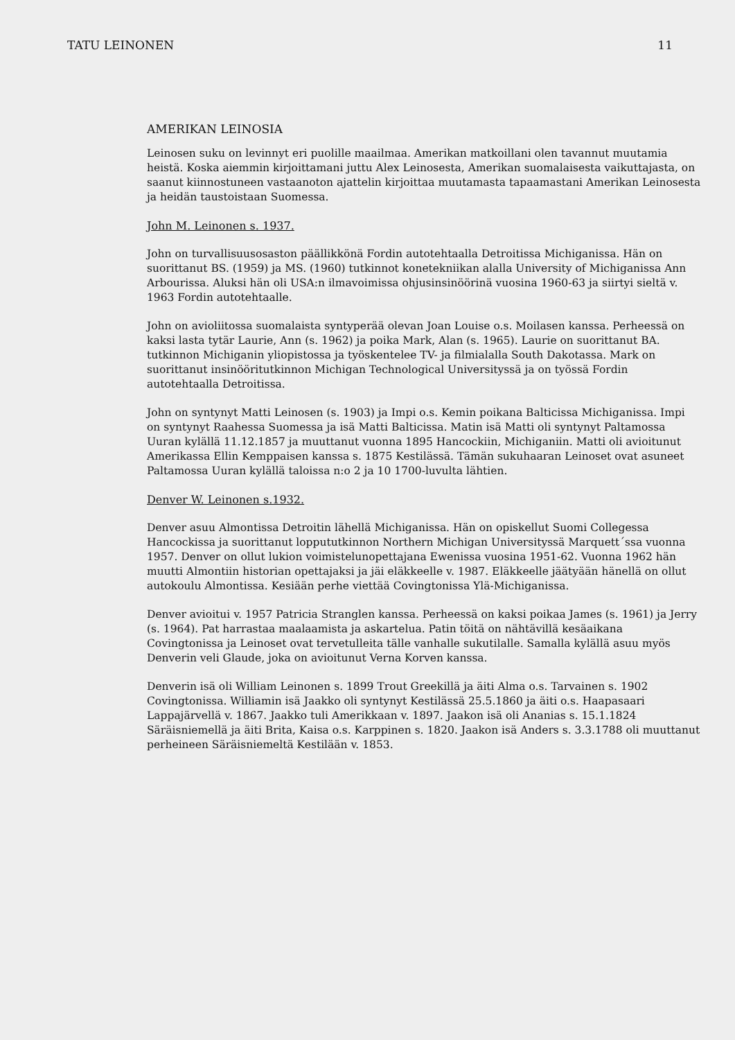TATU LEINONEN 11
AMERIKAN LEINOSIA
Leinosen suku on levinnyt eri puolille maailmaa. Amerikan matkoillani olen tavannut muutamia heistä. Koska aiemmin kirjoittamani juttu Alex Leinosesta, Amerikan suomalaisesta vaikuttajasta, on saanut kiinnostuneen vastaanoton ajattelin kirjoittaa muutamasta tapaamastani Amerikan Leinosesta ja heidän taustoistaan Suomessa.
John M. Leinonen s. 1937.
John on turvallisuusosaston päällikkönä Fordin autotehtaalla Detroitissa Michiganissa. Hän on suorittanut BS. (1959) ja MS. (1960) tutkinnot konetekniikan alalla University of Michiganissa Ann Arbourissa. Aluksi hän oli USA:n ilmavoimissa ohjusinsinöörinä vuosina 1960-63 ja siirtyi sieltä v. 1963 Fordin autotehtaalle.
John on avioliitossa suomalaista syntyperää olevan Joan Louise o.s. Moilasen kanssa. Perheessä on kaksi lasta tytär Laurie, Ann (s. 1962) ja poika Mark, Alan (s. 1965). Laurie on suorittanut BA. tutkinnon Michiganin yliopistossa ja työskentelee TV- ja filmialalla South Dakotassa. Mark on suorittanut insinööritutkinnon Michigan Technological Universityssä ja on työssä Fordin autotehtaalla Detroitissa.
John on syntynyt Matti Leinosen (s. 1903) ja Impi o.s. Kemin poikana Balticissa Michiganissa. Impi on syntynyt Raahessa Suomessa ja isä Matti Balticissa. Matin isä Matti oli syntynyt Paltamossa Uuran kylällä 11.12.1857 ja muuttanut vuonna 1895 Hancockiin, Michiganiin. Matti oli avioitunut Amerikassa Ellin Kemppaisen kanssa s. 1875 Kestilässä. Tämän sukuhaaran Leinoset ovat asuneet Paltamossa Uuran kylällä taloissa n:o 2 ja 10 1700-luvulta lähtien.
Denver W. Leinonen s.1932.
Denver asuu Almontissa Detroitin lähellä Michiganissa. Hän on opiskellut Suomi Collegessa Hancockissa ja suorittanut loppututkinnon Northern Michigan Universityssä Marquett´ssa vuonna 1957. Denver on ollut lukion voimistelunopettajana Ewenissa vuosina 1951-62. Vuonna 1962 hän muutti Almontiin historian opettajaksi ja jäi eläkkeelle v. 1987. Eläkkeelle jäätyään hänellä on ollut autokoulu Almontissa. Kesiään perhe viettää Covingtonissa Ylä-Michiganissa.
Denver avioitui v. 1957 Patricia Stranglen kanssa. Perheessä on kaksi poikaa James (s. 1961) ja Jerry (s. 1964). Pat harrastaa maalaamista ja askartelua. Patin töitä on nähtävillä kesäaikana Covingtonissa ja Leinoset ovat tervetulleita tälle vanhalle sukutilalle. Samalla kylällä asuu myös Denverin veli Glaude, joka on avioitunut Verna Korven kanssa.
Denverin isä oli William Leinonen s. 1899 Trout Greekillä ja äiti Alma o.s. Tarvainen s. 1902 Covingtonissa. Williamin isä Jaakko oli syntynyt Kestilässä 25.5.1860 ja äiti o.s. Haapasaari Lappajärvellä v. 1867. Jaakko tuli Amerikkaan v. 1897. Jaakon isä oli Ananias s. 15.1.1824 Säräisniemellä ja äiti Brita, Kaisa o.s. Karppinen s. 1820. Jaakon isä Anders s. 3.3.1788 oli muuttanut perheineen Säräisniemeltä Kestilään v. 1853.